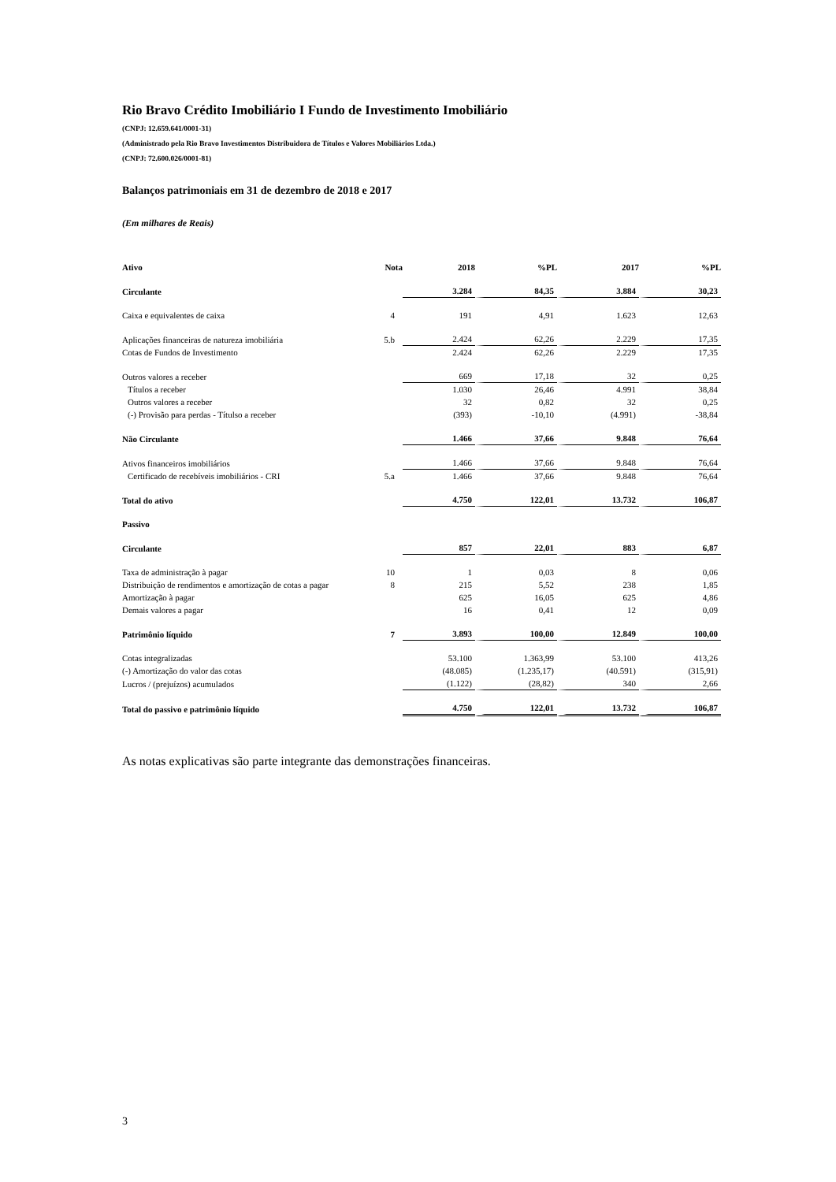Rio Bravo Crédito Imobiliário I Fundo de Investimento Imobiliário
(CNPJ: 12.659.641/0001-31)
(Administrado pela Rio Bravo Investimentos Distribuidora de Títulos e Valores Mobiliários Ltda.)
(CNPJ: 72.600.026/0001-81)
Balanços patrimoniais em 31 de dezembro de 2018 e 2017
(Em milhares de Reais)
| Ativo | Nota | 2018 | %PL | 2017 | %PL |
| --- | --- | --- | --- | --- | --- |
| Circulante | | 3.284 | 84,35 | 3.884 | 30,23 |
| Caixa e equivalentes de caixa | 4 | 191 | 4,91 | 1.623 | 12,63 |
| Aplicações financeiras de natureza imobiliária | 5.b | 2.424 | 62,26 | 2.229 | 17,35 |
| Cotas de Fundos de Investimento | | 2.424 | 62,26 | 2.229 | 17,35 |
| Outros valores a receber | | 669 | 17,18 | 32 | 0,25 |
| Títulos a receber | | 1.030 | 26,46 | 4.991 | 38,84 |
| Outros valores a receber | | 32 | 0,82 | 32 | 0,25 |
| (-) Provisão para perdas - Títulso a receber | | (393) | -10,10 | (4.991) | -38,84 |
| Não Circulante | | 1.466 | 37,66 | 9.848 | 76,64 |
| Ativos financeiros imobiliários | | 1.466 | 37,66 | 9.848 | 76,64 |
| Certificado de recebíveis imobiliários - CRI | 5.a | 1.466 | 37,66 | 9.848 | 76,64 |
| Total do ativo | | 4.750 | 122,01 | 13.732 | 106,87 |
| Passivo | | | | | |
| Circulante | | 857 | 22,01 | 883 | 6,87 |
| Taxa de administração à pagar | 10 | 1 | 0,03 | 8 | 0,06 |
| Distribuição de rendimentos e amortização de cotas a pagar | 8 | 215 | 5,52 | 238 | 1,85 |
| Amortização à pagar | | 625 | 16,05 | 625 | 4,86 |
| Demais valores a pagar | | 16 | 0,41 | 12 | 0,09 |
| Patrimônio líquido | 7 | 3.893 | 100,00 | 12.849 | 100,00 |
| Cotas integralizadas | | 53.100 | 1.363,99 | 53.100 | 413,26 |
| (-) Amortização do valor das cotas | | (48.085) | (1.235,17) | (40.591) | (315,91) |
| Lucros / (prejuízos) acumulados | | (1.122) | (28,82) | 340 | 2,66 |
| Total do passivo e patrimônio líquido | | 4.750 | 122,01 | 13.732 | 106,87 |
As notas explicativas são parte integrante das demonstrações financeiras.
3